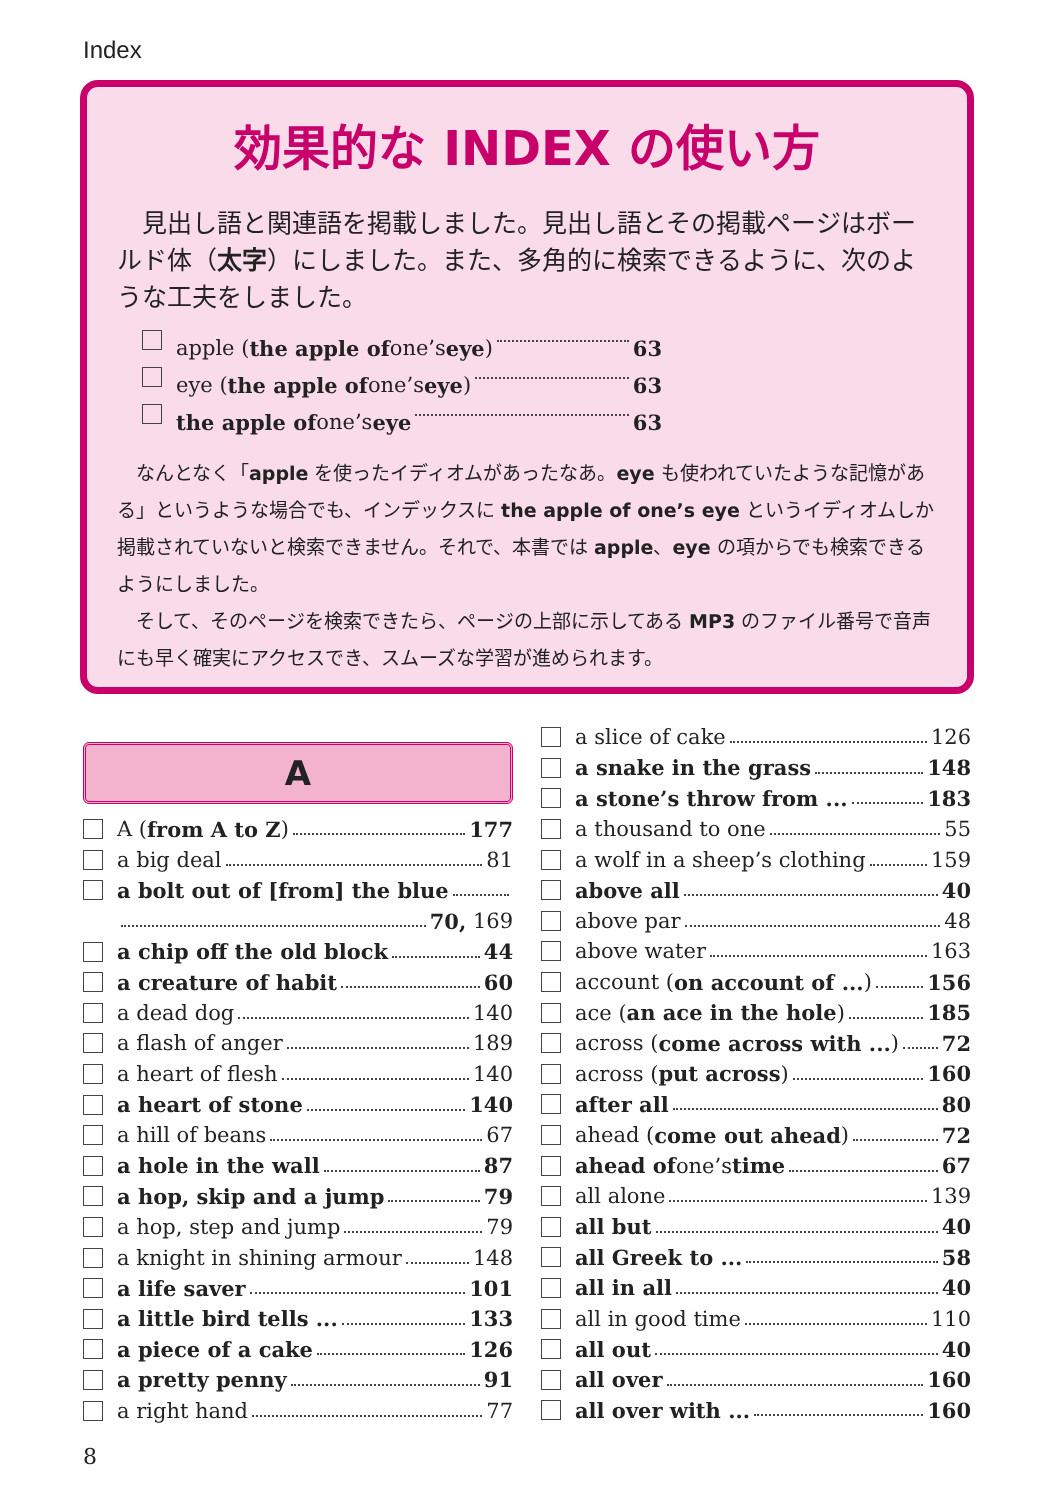Index
効果的な INDEX の使い方
　見出し語と関連語を掲載しました。見出し語とその掲載ページはボールド体（太字）にしました。また、多角的に検索できるように、次のような工夫をしました。
apple (the apple of one’s eye) 63
eye (the apple of one’s eye) 63
the apple of one’s eye 63
　なんとなく「apple を使ったイディオムがあったなあ。eye も使われていたような記憶がある」というような場合でも、インデックスに the apple of one’s eye というイディオムしか掲載されていないと検索できません。それで、本書では apple、eye の項からでも検索できるようにしました。
　そして、そのページを検索できたら、ページの上部に示してある MP3 のファイル番号で音声にも早く確実にアクセスでき、スムーズな学習が進められます。
A
A (from A to Z) 177
a big deal 81
a bolt out of [from] the blue
70, 169
a chip off the old block 44
a creature of habit 60
a dead dog 140
a flash of anger 189
a heart of flesh 140
a heart of stone 140
a hill of beans 67
a hole in the wall 87
a hop, skip and a jump 79
a hop, step and jump 79
a knight in shining armour 148
a life saver 101
a little bird tells ... 133
a piece of a cake 126
a pretty penny 91
a right hand 77
a slice of cake 126
a snake in the grass 148
a stone’s throw from ... 183
a thousand to one 55
a wolf in a sheep’s clothing 159
above all 40
above par 48
above water 163
account (on account of ...) 156
ace (an ace in the hole) 185
across (come across with ...) 72
across (put across) 160
after all 80
ahead (come out ahead) 72
ahead of one’s time 67
all alone 139
all but 40
all Greek to ... 58
all in all 40
all in good time 110
all out 40
all over 160
all over with ... 160
8